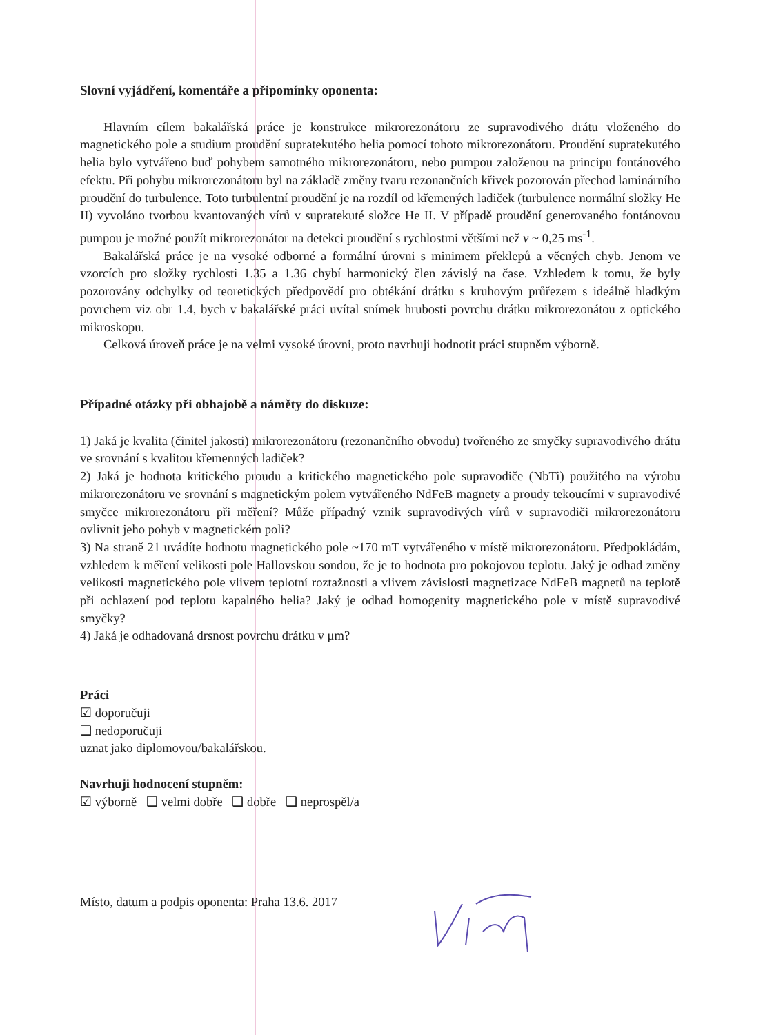Slovní vyjádření, komentáře a připomínky oponenta:
Hlavním cílem bakalářská práce je konstrukce mikrorezonátoru ze supravodivého drátu vloženého do magnetického pole a studium proudění supratekutého helia pomocí tohoto mikrorezonátoru. Proudění supratekutého helia bylo vytvářeno buď pohybem samotného mikrorezonátoru, nebo pumpou založenou na principu fontánového efektu. Při pohybu mikrorezonátoru byl na základě změny tvaru rezonančních křivek pozorován přechod laminárního proudění do turbulence. Toto turbulentní proudění je na rozdíl od křemených ladiček (turbulence normální složky He II) vyvoláno tvorbou kvantovaných vírů v supratekuté složce He II. V případě proudění generovaného fontánovou pumpou je možné použít mikrorezonátor na detekci proudění s rychlostmi většími než v ~ 0,25 ms<sup>-1</sup>.
Bakalářská práce je na vysoké odborné a formální úrovni s minimem překlepů a věcných chyb. Jenom ve vzorcích pro složky rychlosti 1.35 a 1.36 chybí harmonický člen závislý na čase. Vzhledem k tomu, že byly pozorovány odchylky od teoretických předpovědí pro obtékání drátku s kruhovým průřezem s ideálně hladkým povrchem viz obr 1.4, bych v bakalářské práci uvítal snímek hrubosti povrchu drátku mikrorezonátou z optického mikroskopu.
Celková úroveň práce je na velmi vysoké úrovni, proto navrhuji hodnotit práci stupněm výborně.
Případné otázky při obhajobě a náměty do diskuze:
1) Jaká je kvalita (činitel jakosti) mikrorezonátoru (rezonančního obvodu) tvořeného ze smyčky supravodivého drátu ve srovnání s kvalitou křemenných ladiček?
2) Jaká je hodnota kritického proudu a kritického magnetického pole supravodiče (NbTi) použitého na výrobu mikrorezonátoru ve srovnání s magnetickým polem vytvářeného NdFeB magnety a proudy tekoucími v supravodivé smyčce mikrorezonátoru při měření? Může případný vznik supravodivých vírů v supravodiči mikrorezonátoru ovlivnit jeho pohyb v magnetickém poli?
3) Na straně 21 uvádíte hodnotu magnetického pole ~170 mT vytvářeného v místě mikrorezonátoru. Předpokládám, vzhledem k měření velikosti pole Hallovskou sondou, že je to hodnota pro pokojovou teplotu. Jaký je odhad změny velikosti magnetického pole vlivem teplotní roztažnosti a vlivem závislosti magnetizace NdFeB magnetů na teplotě při ochlazení pod teplotu kapalného helia? Jaký je odhad homogenity magnetického pole v místě supravodivé smyčky?
4) Jaká je odhadovaná drsnost povrchu drátku v μm?
Práci
☑ doporučuji
❑ nedoporučuji
uznat jako diplomovou/bakalářskou.
Navrhuji hodnocení stupněm:
☑ výborně ❑ velmi dobře ❑ dobře ❑ neprospěl/a
Místo, datum a podpis oponenta: Praha 13.6. 2017